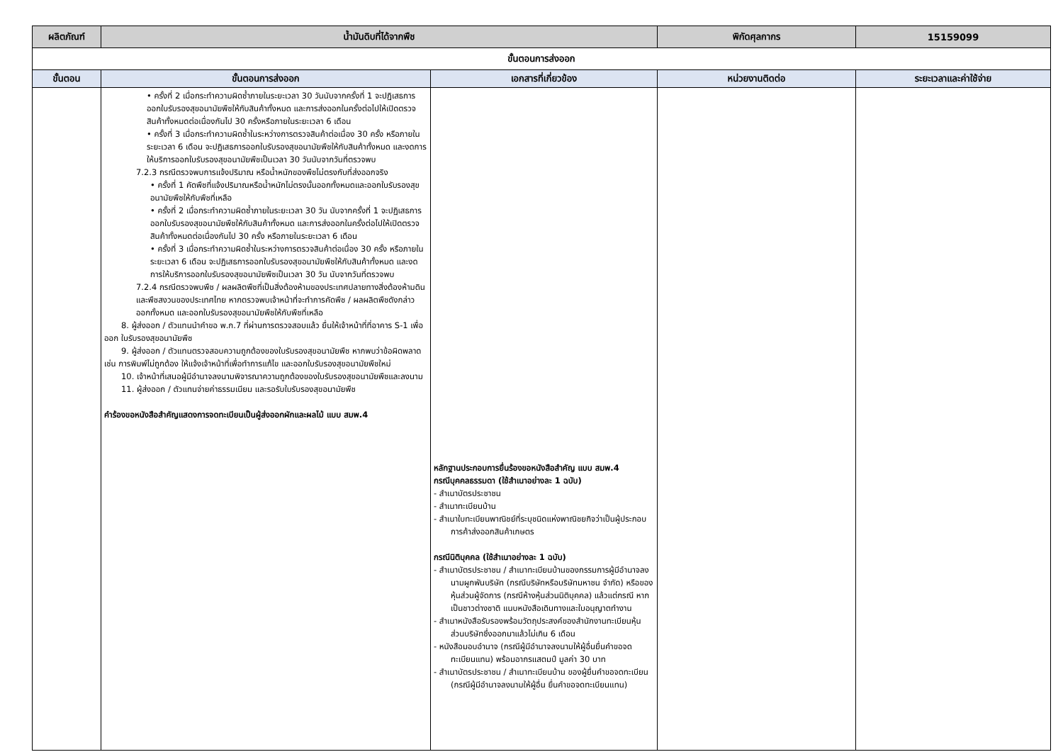| ผลิตภัณฑ์ | น้ำมันดิบที่ได้จากพืช | | พิกัดศุลกากร | 15159099 |
| --- | --- | --- | --- | --- |
| ขั้นตอนการส่งออก | | | | |
| ขั้นตอน | ขั้นตอนการส่งออก | เอกสารที่เกี่ยวข้อง | หน่วยงานติดต่อ | ระยะเวลาและค่าใช้จ่าย |
| | • ครั้งที่ 2 เมื่อกระทำความผิดซ้ำภายในระยะเวลา 30 วันนับจากครั้งที่ 1 จะปฏิเสธการออกใบรับรองสุขอนามัยพืชให้กับสินค้าทั้งหมด และการส่งออกในครั้งต่อไปให้เปิดตรวจสินค้าทั้งหมดต่อเนื่องกันไป 30 ครั้งหรือภายในระยะเวลา 6 เดือน • ครั้งที่ 3 เมื่อกระทำความผิดซ้ำในระหว่างการตรวจสินค้าต่อเนื่อง 30 ครั้ง หรือภายในระยะเวลา 6 เดือน จะปฏิเสธการออกใบรับรองสุขอนามัยพืชให้กับสินค้าทั้งหมด และงดการให้บริการออกใบรับรองสุขอนามัยพืชเป็นเวลา 30 วันนับจากวันที่ตรวจพบ 7.2.3 กรณีตรวจพบการแจ้งปริมาณ หรือน้ำหนักของพืชไม่ตรงกับที่ส่งออกจริง • ครั้งที่ 1 คัดพืชที่แจ้งปริมาณหรือน้ำหนักไม่ตรงนั้นออกทั้งหมดและออกใบรับรองสุขอนามัยพืชให้กับพืชที่เหลือ • ครั้งที่ 2 เมื่อกระทำความผิดซ้ำภายในระยะเวลา 30 วัน นับจากครั้งที่ 1 จะปฏิเสธการออกใบรับรองสุขอนามัยพืชให้กับสินค้าทั้งหมด และการส่งออกในครั้งต่อไปให้เปิดตรวจสินค้าทั้งหมดต่อเนื่องกันไป 30 ครั้ง หรือภายในระยะเวลา 6 เดือน • ครั้งที่ 3 เมื่อกระทำความผิดซ้ำในระหว่างการตรวจสินค้าต่อเนื่อง 30 ครั้ง หรือภายในระยะเวลา 6 เดือน จะปฏิเสธการออกใบรับรองสุขอนามัยพืชให้กับสินค้าทั้งหมด และงดการให้บริการออกใบรับรองสุขอนามัยพืชเป็นเวลา 30 วัน นับจากวันที่ตรวจพบ 7.2.4 กรณีตรวจพบพืช / ผลผลิตพืชที่เป็นสิ่งต้องห้ามของประเทศปลายทางสิ่งต้องห้ามดินและพืชสงวนของประเทศไทย หากตรวจพบเจ้าหน้าที่จะทำการคัดพืช / ผลผลิตพืชดังกล่าวออกทั้งหมด และออกใบรับรองสุขอนามัยพืชให้กับพืชที่เหลือ 8. ผู้ส่งออก / ตัวแทนนำคำขอ พ.ก.7 ที่ผ่านการตรวจสอบแล้ว ยื่นให้เจ้าหน้าที่ที่อาคาร S-1 เพื่อออก ใบรับรองสุขอนามัยพืช 9. ผู้ส่งออก / ตัวแทนตรวจสอบความถูกต้องของใบรับรองสุขอนามัยพืช หากพบว่าข้อผิดพลาด เช่น การพิมพ์ไม่ถูกต้อง ให้แจ้งเจ้าหน้าที่เพื่อทำการแก้ไข และออกใบรับรองสุขอนามัยพืชใหม่ 10. เจ้าหน้าที่เสนอผู้มีอำนาจลงนามพิจารณาความถูกต้องของใบรับรองสุขอนามัยพืชและลงนาม 11. ผู้ส่งออก / ตัวแทนจ่ายค่าธรรมเนียม และรอรับใบรับรองสุขอนามัยพืช คำร้องขอหนังสือสำคัญแสดงการจดทะเบียนเป็นผู้ส่งออกผักและผลไม้ แบบ สมพ.4 | หลักฐานประกอบการยื่นร้องขอหนังสือสำคัญ แบบ สมพ.4 กรณีบุคคลธรรมดา (ใช้สำเนาอย่างละ 1 ฉบับ) - สำเนาบัตรประชาชน - สำเนาทะเบียนบ้าน - สำเนาใบทะเบียนพาณิชย์ที่ระบุชนิดแห่งพาณิชยกิจว่าเป็นผู้ประกอบการค้าส่งออกสินค้าเกษตร กรณีนิติบุคคล (ใช้สำเนาอย่างละ 1 ฉบับ) - สำเนาบัตรประชาชน / สำเนาทะเบียนบ้านของกรรมการผู้มีอำนาจลงนามผูกพันบริษัท (กรณีบริษัทหรือบริษัทมหาชน จำกัด) หรือของหุ้นส่วนผู้จัดการ (กรณีห้างหุ้นส่วนนิติบุคคล) แล้วแต่กรณี หากเป็นชาวต่างชาติ แนบหนังสือเดินทางและใบอนุญาตทำงาน - สำเนาหนังสือรับรองพร้อมวัตถุประสงค์ของสำนักงานทะเบียนหุ้นส่วนบริษัทซึ่งออกมาแล้วไม่เกิน 6 เดือน - หนังสือมอบอำนาจ (กรณีผู้มีอำนาจลงนามให้ผู้อื่นยื่นคำขอจดทะเบียนแทน) พร้อมอากรแสตมป์ มูลค่า 30 บาท - สำเนาบัตรประชาชน / สำเนาทะเบียนบ้าน ของผู้ยื่นคำขอจดทะเบียน (กรณีผู้มีอำนาจลงนามให้ผู้อื่น ยื่นคำขอจดทะเบียนแทน) | | |